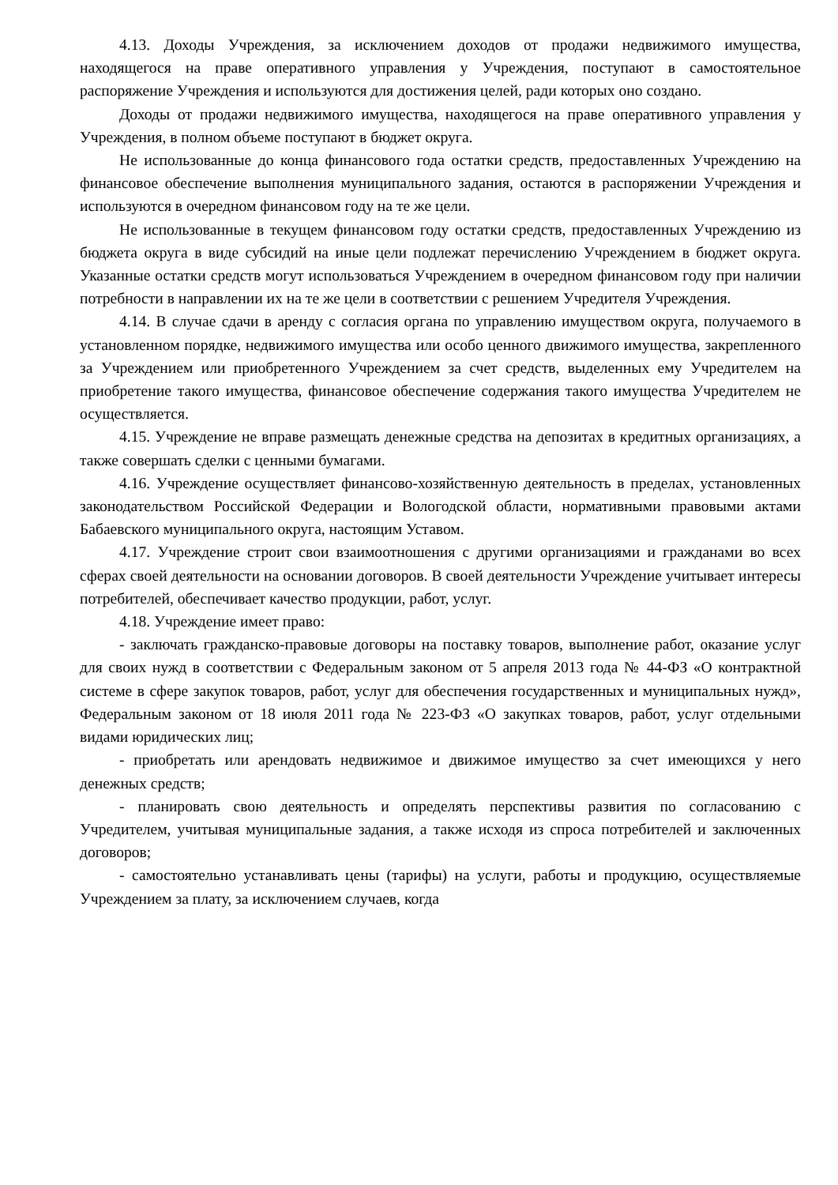4.13. Доходы Учреждения, за исключением доходов от продажи недвижимого имущества, находящегося на праве оперативного управления у Учреждения, поступают в самостоятельное распоряжение Учреждения и используются для достижения целей, ради которых оно создано.
Доходы от продажи недвижимого имущества, находящегося на праве оперативного управления у Учреждения, в полном объеме поступают в бюджет округа.
Не использованные до конца финансового года остатки средств, предоставленных Учреждению на финансовое обеспечение выполнения муниципального задания, остаются в распоряжении Учреждения и используются в очередном финансовом году на те же цели.
Не использованные в текущем финансовом году остатки средств, предоставленных Учреждению из бюджета округа в виде субсидий на иные цели подлежат перечислению Учреждением в бюджет округа. Указанные остатки средств могут использоваться Учреждением в очередном финансовом году при наличии потребности в направлении их на те же цели в соответствии с решением Учредителя Учреждения.
4.14. В случае сдачи в аренду с согласия органа по управлению имуществом округа, получаемого в установленном порядке, недвижимого имущества или особо ценного движимого имущества, закрепленного за Учреждением или приобретенного Учреждением за счет средств, выделенных ему Учредителем на приобретение такого имущества, финансовое обеспечение содержания такого имущества Учредителем не осуществляется.
4.15. Учреждение не вправе размещать денежные средства на депозитах в кредитных организациях, а также совершать сделки с ценными бумагами.
4.16. Учреждение осуществляет финансово-хозяйственную деятельность в пределах, установленных законодательством Российской Федерации и Вологодской области, нормативными правовыми актами Бабаевского муниципального округа, настоящим Уставом.
4.17. Учреждение строит свои взаимоотношения с другими организациями и гражданами во всех сферах своей деятельности на основании договоров. В своей деятельности Учреждение учитывает интересы потребителей, обеспечивает качество продукции, работ, услуг.
4.18. Учреждение имеет право:
- заключать гражданско-правовые договоры на поставку товаров, выполнение работ, оказание услуг для своих нужд в соответствии с Федеральным законом от 5 апреля 2013 года № 44-ФЗ «О контрактной системе в сфере закупок товаров, работ, услуг для обеспечения государственных и муниципальных нужд», Федеральным законом от 18 июля 2011 года № 223-ФЗ «О закупках товаров, работ, услуг отдельными видами юридических лиц;
- приобретать или арендовать недвижимое и движимое имущество за счет имеющихся у него денежных средств;
- планировать свою деятельность и определять перспективы развития по согласованию с Учредителем, учитывая муниципальные задания, а также исходя из спроса потребителей и заключенных договоров;
- самостоятельно устанавливать цены (тарифы) на услуги, работы и продукцию, осуществляемые Учреждением за плату, за исключением случаев, когда